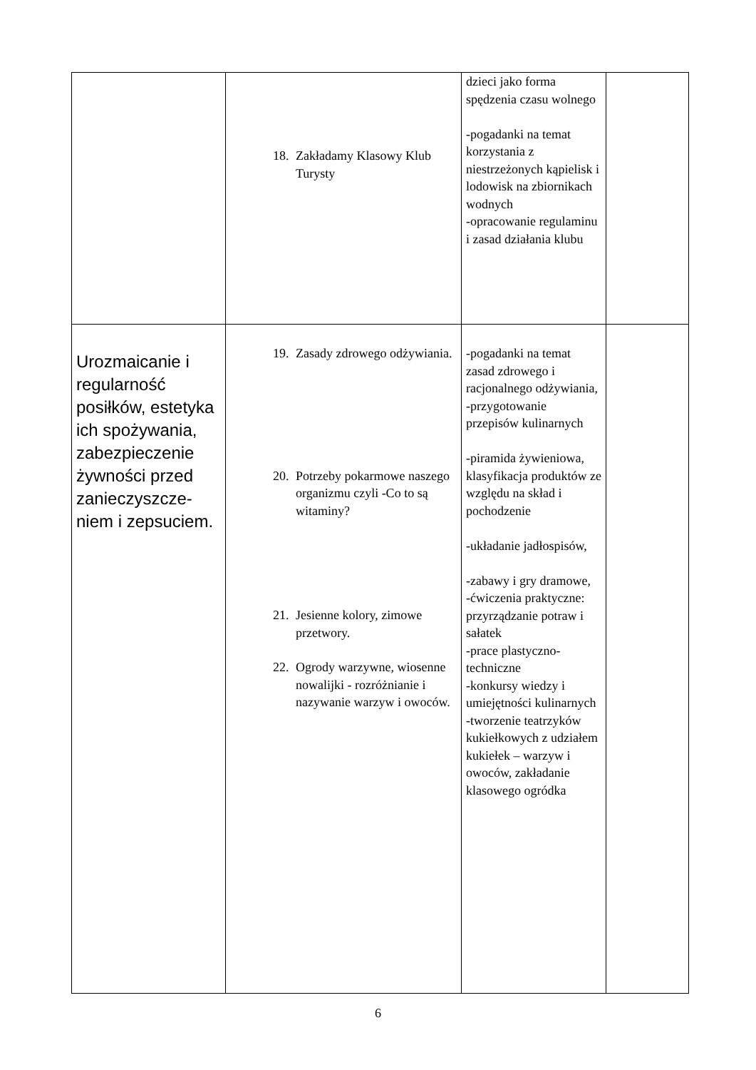| | 18. Zakładamy Klasowy Klub Turysty | dzieci jako forma spędzenia czasu wolnego -pogadanki na temat korzystania z niestrzeżonych kąpielisk i lodowisk na zbiornikach wodnych -opracowanie regulaminu i zasad działania klubu | |
| Urozmaicanie i regularność posiłków, estetyka ich spożywania, zabezpieczenie żywności przed zanieczyszcze-niem i zepsuciem. | 19. Zasady zdrowego odżywiania. 20. Potrzeby pokarmowe naszego organizmu czyli -Co to są witaminy? 21. Jesienne kolory, zimowe przetwory. 22. Ogrody warzywne, wiosenne nowalijki - rozróżnianie i nazywanie warzyw i owoców. | -pogadanki na temat zasad zdrowego i racjonalnego odżywiania, -przygotowanie przepisów kulinarnych -piramida żywieniowa, klasyfikacja produktów ze względu na skład i pochodzenie -układanie jadłospisów, -zabawy i gry dramowe, -ćwiczenia praktyczne: przyrządzanie potraw i sałatek -prace plastyczno-techniczne -konkursy wiedzy i umiejętności kulinarnych -tworzenie teatrzyków kukiełkowych z udziałem kukiełek – warzyw i owoców, zakładanie klasowego ogródka | |
6